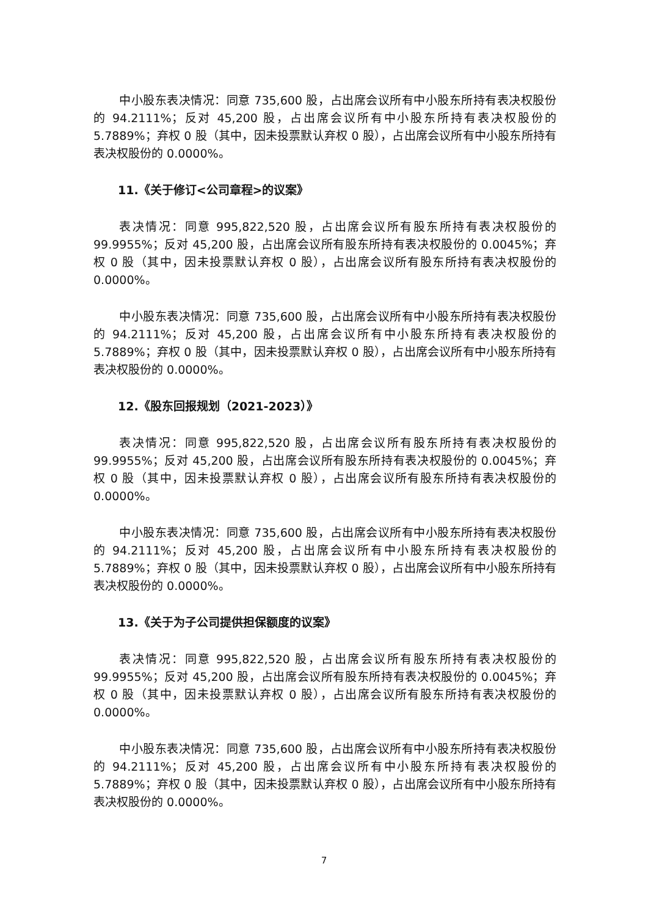中小股东表决情况：同意 735,600 股，占出席会议所有中小股东所持有表决权股份的 94.2111%；反对 45,200 股，占出席会议所有中小股东所持有表决权股份的 5.7889%；弃权 0 股（其中，因未投票默认弃权 0 股），占出席会议所有中小股东所持有表决权股份的 0.0000%。
11.《关于修订<公司章程>的议案》
表决情况：同意 995,822,520 股，占出席会议所有股东所持有表决权股份的 99.9955%；反对 45,200 股，占出席会议所有股东所持有表决权股份的 0.0045%；弃权 0 股（其中，因未投票默认弃权 0 股），占出席会议所有股东所持有表决权股份的 0.0000%。
中小股东表决情况：同意 735,600 股，占出席会议所有中小股东所持有表决权股份的 94.2111%；反对 45,200 股，占出席会议所有中小股东所持有表决权股份的 5.7889%；弃权 0 股（其中，因未投票默认弃权 0 股），占出席会议所有中小股东所持有表决权股份的 0.0000%。
12.《股东回报规划（2021-2023）》
表决情况：同意 995,822,520 股，占出席会议所有股东所持有表决权股份的 99.9955%；反对 45,200 股，占出席会议所有股东所持有表决权股份的 0.0045%；弃权 0 股（其中，因未投票默认弃权 0 股），占出席会议所有股东所持有表决权股份的 0.0000%。
中小股东表决情况：同意 735,600 股，占出席会议所有中小股东所持有表决权股份的 94.2111%；反对 45,200 股，占出席会议所有中小股东所持有表决权股份的 5.7889%；弃权 0 股（其中，因未投票默认弃权 0 股），占出席会议所有中小股东所持有表决权股份的 0.0000%。
13.《关于为子公司提供担保额度的议案》
表决情况：同意 995,822,520 股，占出席会议所有股东所持有表决权股份的 99.9955%；反对 45,200 股，占出席会议所有股东所持有表决权股份的 0.0045%；弃权 0 股（其中，因未投票默认弃权 0 股），占出席会议所有股东所持有表决权股份的 0.0000%。
中小股东表决情况：同意 735,600 股，占出席会议所有中小股东所持有表决权股份的 94.2111%；反对 45,200 股，占出席会议所有中小股东所持有表决权股份的 5.7889%；弃权 0 股（其中，因未投票默认弃权 0 股），占出席会议所有中小股东所持有表决权股份的 0.0000%。
7